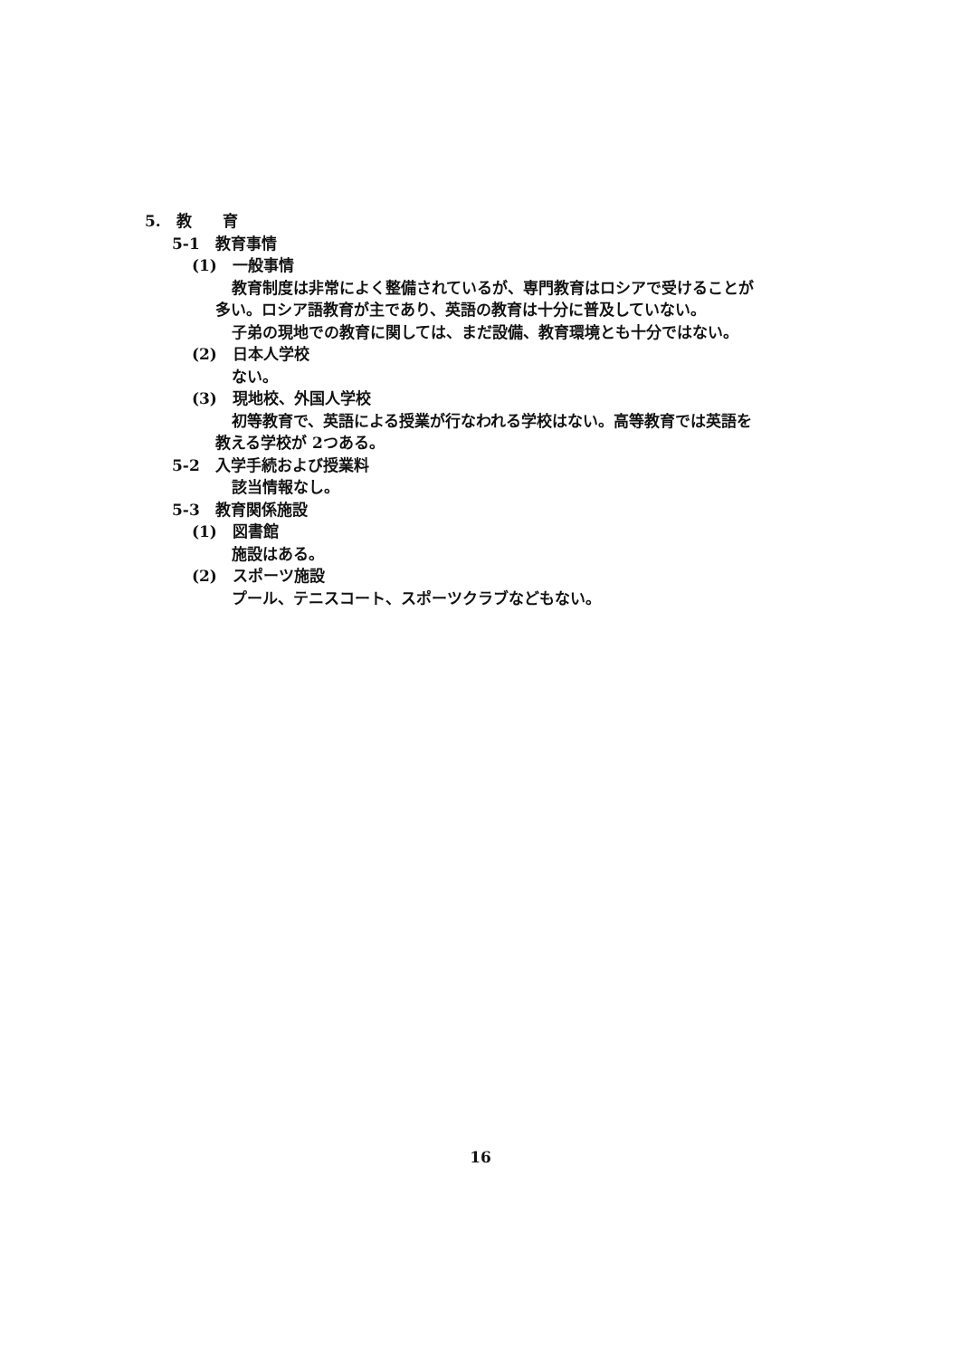5.　教　　育
5-1　教育事情
(1)　一般事情
教育制度は非常によく整備されているが、専門教育はロシアで受けることが
多い。ロシア語教育が主であり、英語の教育は十分に普及していない。
子弟の現地での教育に関しては、まだ設備、教育環境とも十分ではない。
(2)　日本人学校
ない。
(3)　現地校、外国人学校
初等教育で、英語による授業が行なわれる学校はない。高等教育では英語を
教える学校が 2つある。
5-2　入学手続および授業料
該当情報なし。
5-3　教育関係施設
(1)　図書館
施設はある。
(2)　スポーツ施設
プール、テニスコート、スポーツクラブなどもない。
16